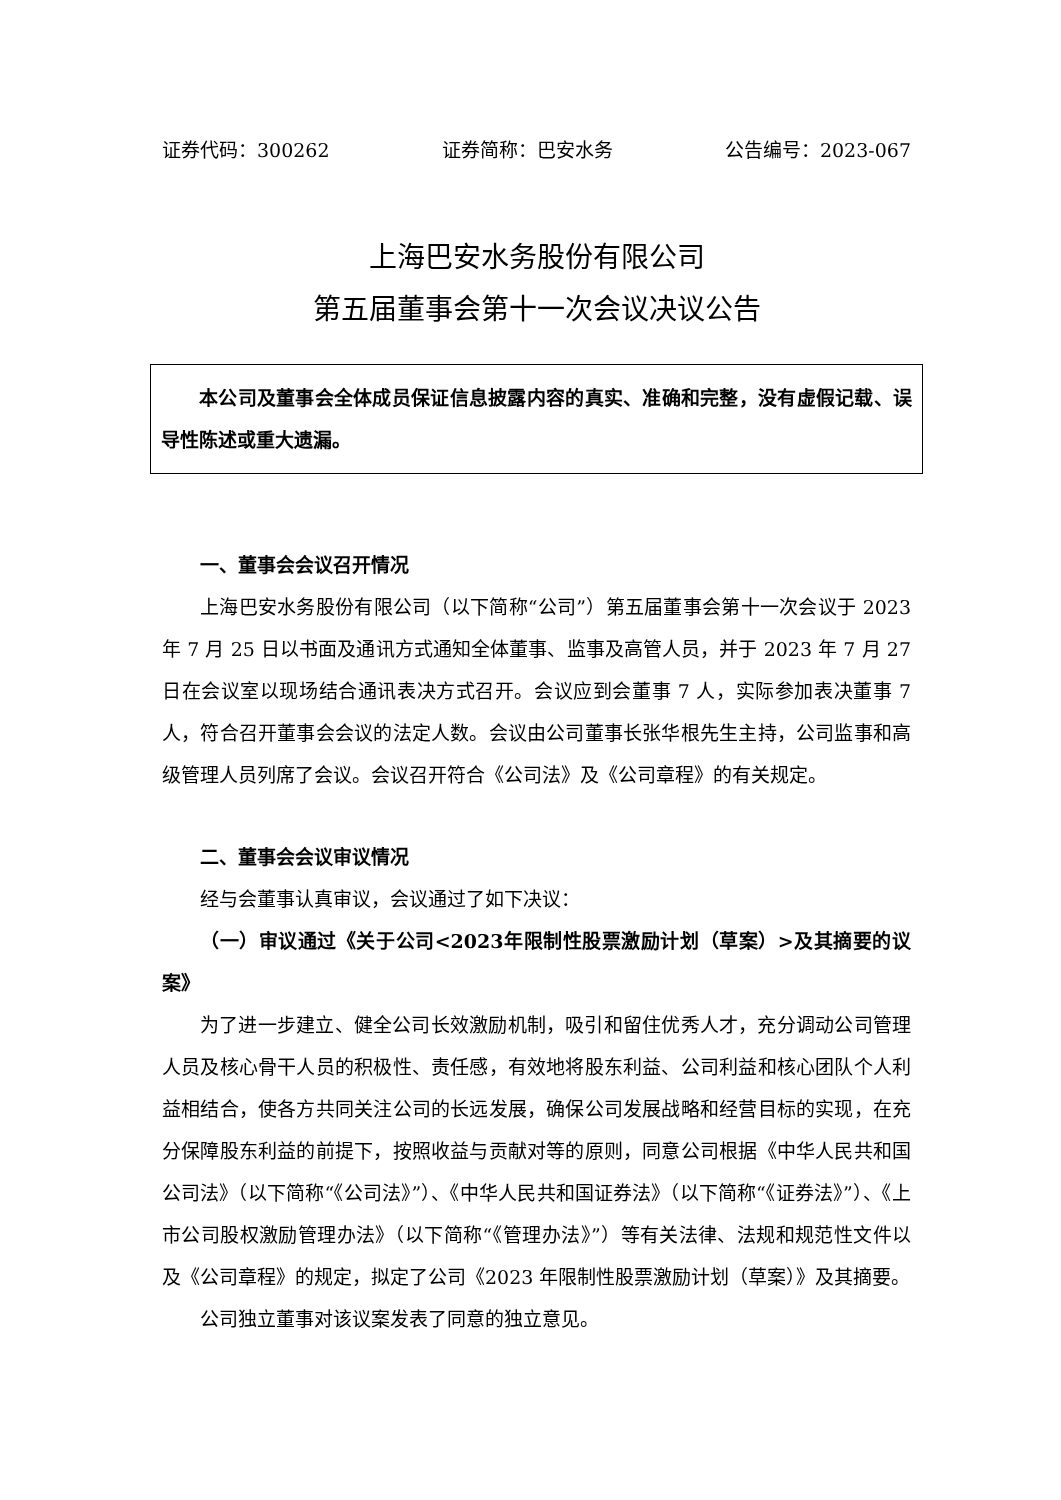证券代码：300262 证券简称：巴安水务 公告编号：2023-067
上海巴安水务股份有限公司
第五届董事会第十一次会议决议公告
本公司及董事会全体成员保证信息披露内容的真实、准确和完整，没有虚假记载、误导性陈述或重大遗漏。
一、董事会会议召开情况
上海巴安水务股份有限公司（以下简称“公司”）第五届董事会第十一次会议于 2023 年 7 月 25 日以书面及通讯方式通知全体董事、监事及高管人员，并于 2023 年 7 月 27 日在会议室以现场结合通讯表决方式召开。会议应到会董事 7 人，实际参加表决董事 7 人，符合召开董事会会议的法定人数。会议由公司董事长张华根先生主持，公司监事和高级管理人员列席了会议。会议召开符合《公司法》及《公司章程》的有关规定。
二、董事会会议审议情况
经与会董事认真审议，会议通过了如下决议：
（一）审议通过《关于公司<2023年限制性股票激励计划（草案）>及其摘要的议案》
为了进一步建立、健全公司长效激励机制，吸引和留住优秀人才，充分调动公司管理人员及核心骨干人员的积极性、责任感，有效地将股东利益、公司利益和核心团队个人利益相结合，使各方共同关注公司的长远发展，确保公司发展战略和经营目标的实现，在充分保障股东利益的前提下，按照收益与贡献对等的原则，同意公司根据《中华人民共和国公司法》（以下简称“《公司法》”）、《中华人民共和国证券法》（以下简称“《证券法》”）、《上市公司股权激励管理办法》（以下简称“《管理办法》”）等有关法律、法规和规范性文件以及《公司章程》的规定，拟定了公司《2023 年限制性股票激励计划（草案）》及其摘要。
公司独立董事对该议案发表了同意的独立意见。